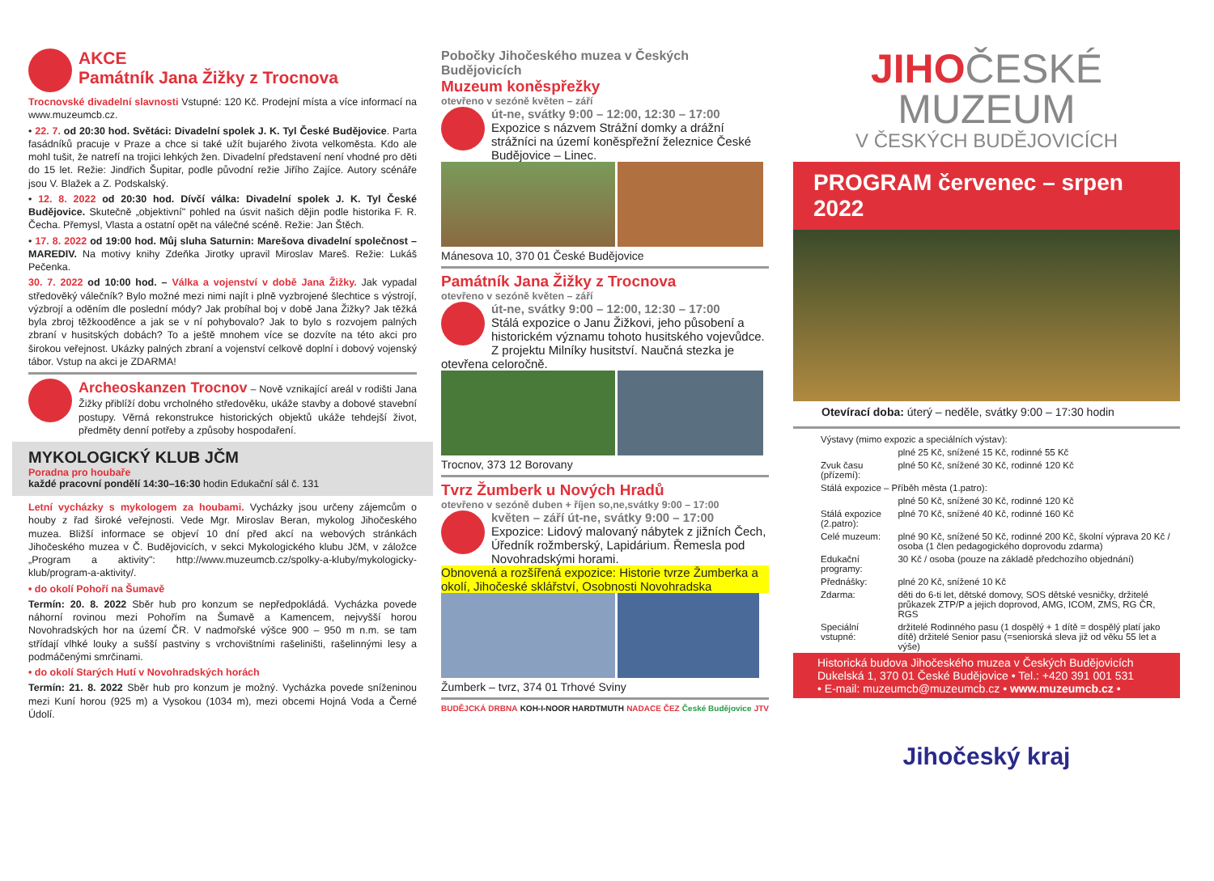AKCE
Památník Jana Žižky z Trocnova
Trocnovské divadelní slavnosti Vstupné: 120 Kč. Prodejní místa a více informací na www.muzeumcb.cz.
• 22. 7. od 20:30 hod. Světáci: Divadelní spolek J. K. Tyl České Budějovice. Parta fasádníků pracuje v Praze a chce si také užít bujarého života velkoměsta. Kdo ale mohl tušit, že natrefí na trojici lehkých žen. Divadelní představení není vhodné pro děti do 15 let. Režie: Jindřich Šupitar, podle původní režie Jiřího Zajíce. Autory scénáře jsou V. Blažek a Z. Podskalský.
• 12. 8. 2022 od 20:30 hod. Dívčí válka: Divadelní spolek J. K. Tyl České Budějovice. Skutečně „objektivní" pohled na úsvit našich dějin podle historika F. R. Čecha. Přemysl, Vlasta a ostatní opět na válečné scéně. Režie: Jan Štěch.
• 17. 8. 2022 od 19:00 hod. Můj sluha Saturnin: Marešova divadelní společnost – MAREDIV. Na motivy knihy Zdeňka Jirotky upravil Miroslav Mareš. Režie: Lukáš Pečenka.
30. 7. 2022 od 10:00 hod. – Válka a vojenství v době Jana Žižky. Jak vypadal středověký válečník? Bylo možné mezi nimi najít i plně vyzbrojené šlechtice s výstrojí, výzbrojí a oděním dle poslední módy? Jak probíhal boj v době Jana Žižky? Jak těžká byla zbroj těžkooděnce a jak se v ní pohybovalo? Jak to bylo s rozvojem palných zbraní v husitských dobách? To a ještě mnohem více se dozvíte na této akci pro širokou veřejnost. Ukázky palných zbraní a vojenství celkově doplní i dobový vojenský tábor. Vstup na akci je ZDARMA!
Archeoskanzen Trocnov – Nově vznikající areál v rodišti Jana Žižky přiblíží dobu vrcholného středověku, ukáže stavby a dobové stavební postupy. Věrná rekonstrukce historických objektů ukáže tehdejší život, předměty denní potřeby a způsoby hospodaření.
MYKOLOGICKÝ KLUB JČM
Poradna pro houbaře
každé pracovní pondělí 14:30–16:30 hodin Edukační sál č. 131
Letní vycházky s mykologem za houbami. Vycházky jsou určeny zájemcům o houby z řad široké veřejnosti. Vede Mgr. Miroslav Beran, mykolog Jihočeského muzea. Bližší informace se objeví 10 dní před akcí na webových stránkách Jihočeského muzea v Č. Budějovicích, v sekci Mykologického klubu JčM, v záložce „Program a aktivity": http://www.muzeumcb.cz/spolky-a-kluby/mykologicky-klub/program-a-aktivity/.
• do okolí Pohoří na Šumavě
Termín: 20. 8. 2022 Sběr hub pro konzum se nepředpokládá. Vycházka povede náhorní rovinou mezi Pohořím na Šumavě a Kamencem, nejvyšší horou Novohradských hor na území ČR. V nadmořské výšce 900 – 950 m n.m. se tam střídají vlhké louky a sušší pastviny s vrchovištními rašeliništi, rašelinnými lesy a podmáčenými smrčinami.
• do okolí Starých Hutí v Novohradských horách
Termín: 21. 8. 2022 Sběr hub pro konzum je možný. Vycházka povede sníženinou mezi Kuní horou (925 m) a Vysokou (1034 m), mezi obcemi Hojná Voda a Černé Údolí.
Pobočky Jihočeského muzea v Českých Budějovicích
Muzeum koněspřežky
otevřeno v sezóně květen – září
út-ne, svátky 9:00 – 12:00, 12:30 – 17:00
Expozice s názvem Strážní domky a drážní strážníci na území koněspřežní železnice České Budějovice – Linec.
Mánesova 10, 370 01 České Budějovice
Památník Jana Žižky z Trocnova
otevřeno v sezóně květen – září
út-ne, svátky 9:00 – 12:00, 12:30 – 17:00
Stálá expozice o Janu Žižkovi, jeho působení a historickém významu tohoto husitského vojevůdce. Z projektu Milníky husitství. Naučná stezka je otevřena celoročně.
Trocnov, 373 12 Borovany
Tvrz Žumberk u Nových Hradů
otevřeno v sezóně duben + říjen so,ne,svátky 9:00 – 17:00
květen – září út-ne, svátky 9:00 – 17:00
Expozice: Lidový malovaný nábytek z jižních Čech, Úředník rožmberský, Lapidárium. Řemesla pod Novohradskými horami.
Obnovená a rozšířená expozice: Historie tvrze Žumberka a okolí, Jihočeské sklářství, Osobnosti Novohradska
Žumberk – tvrz, 374 01 Trhové Sviny
BUDĚJCKÁ DRBNA KOH-I-NOOR HARDTMUTH NADACE ČEZ České Budějovice JTV
JIHOČESKÉ
MUZEUM
V ČESKÝCH BUDĚJOVICÍCH
PROGRAM červenec – srpen 2022
Otevírací doba: úterý – neděle, svátky 9:00 – 17:30 hodin
| Výstavy (mimo expozic a speciálních výstav): | |
| | plné 25 Kč, snížené 15 Kč, rodinné 55 Kč |
| Zvuk času (přízemí): | plné 50 Kč, snížené 30 Kč, rodinné 120 Kč |
| Stálá expozice – Příběh města (1.patro): | |
| | plné 50 Kč, snížené 30 Kč, rodinné 120 Kč |
| Stálá expozice (2.patro): | plné 70 Kč, snížené 40 Kč, rodinné 160 Kč |
| Celé muzeum: | plné 90 Kč, snížené 50 Kč, rodinné 200 Kč, školní výprava 20 Kč / osoba (1 člen pedagogického doprovodu zdarma) |
| Edukační programy: | 30 Kč / osoba (pouze na základě předchozího objednání) |
| Přednášky: | plné 20 Kč, snížené 10 Kč |
| Zdarma: | děti do 6-ti let, dětské domovy, SOS dětské vesničky, držitelé průkazek ZTP/P a jejich doprovod, AMG, ICOM, ZMS, RG ČR, RGS |
| Speciální vstupné: | držitelé Rodinného pasu (1 dospělý + 1 dítě = dospělý platí jako dítě) držitelé Senior pasu (=seniorská sleva již od věku 55 let a výše) |
Historická budova Jihočeského muzea v Českých Budějovicích
Dukelská 1, 370 01 České Budějovice • Tel.: +420 391 001 531
• E-mail: muzeumcb@muzeumcb.cz • www.muzeumcb.cz •
Jihočeský kraj